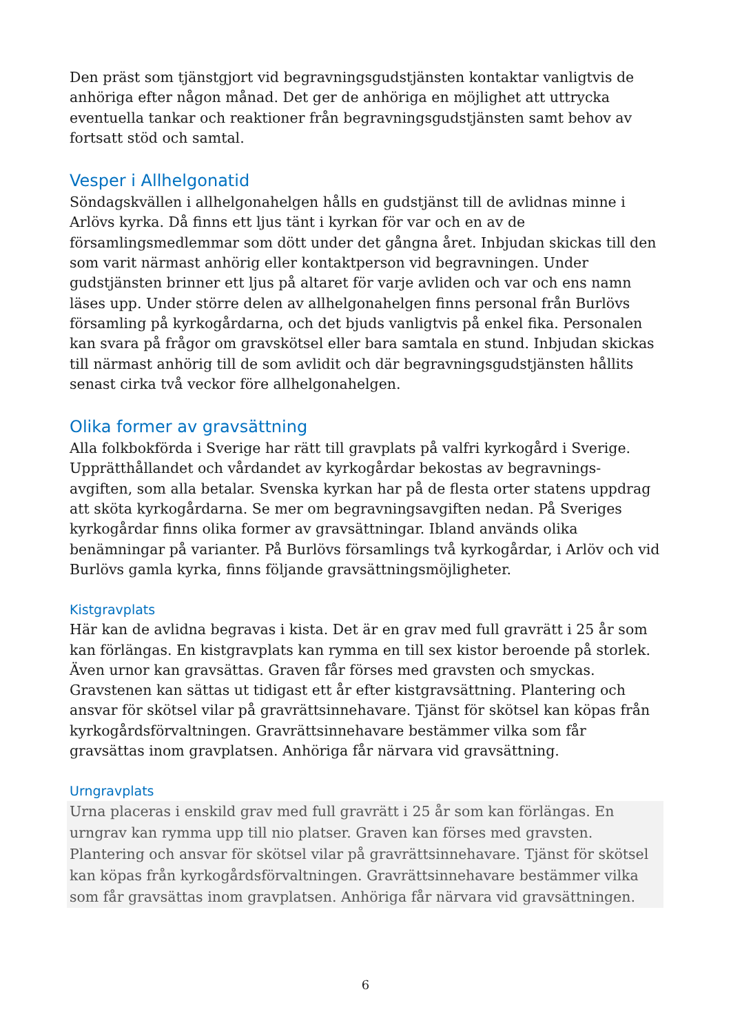Den präst som tjänstgjort vid begravningsgudstjänsten kontaktar vanligtvis de anhöriga efter någon månad. Det ger de anhöriga en möjlighet att uttrycka eventuella tankar och reaktioner från begravningsgudstjänsten samt behov av fortsatt stöd och samtal.
Vesper i Allhelgonatid
Söndagskvällen i allhelgonahelgen hålls en gudstjänst till de avlidnas minne i Arlövs kyrka. Då finns ett ljus tänt i kyrkan för var och en av de församlingsmedlemmar som dött under det gångna året. Inbjudan skickas till den som varit närmast anhörig eller kontaktperson vid begravningen. Under gudstjänsten brinner ett ljus på altaret för varje avliden och var och ens namn läses upp. Under större delen av allhelgonahelgen finns personal från Burlövs församling på kyrkogårdarna, och det bjuds vanligtvis på enkel fika. Personalen kan svara på frågor om gravskötsel eller bara samtala en stund. Inbjudan skickas till närmast anhörig till de som avlidit och där begravningsgudstjänsten hållits senast cirka två veckor före allhelgonahelgen.
Olika former av gravsättning
Alla folkbokförda i Sverige har rätt till gravplats på valfri kyrkogård i Sverige. Upprätthållandet och vårdandet av kyrkogårdar bekostas av begravnings-avgiften, som alla betalar. Svenska kyrkan har på de flesta orter statens uppdrag att sköta kyrkogårdarna. Se mer om begravningsavgiften nedan. På Sveriges kyrkogårdar finns olika former av gravsättningar. Ibland används olika benämningar på varianter. På Burlövs församlings två kyrkogårdar, i Arlöv och vid Burlövs gamla kyrka, finns följande gravsättningsmöjligheter.
Kistgravplats
Här kan de avlidna begravas i kista. Det är en grav med full gravrätt i 25 år som kan förlängas. En kistgravplats kan rymma en till sex kistor beroende på storlek. Även urnor kan gravsättas. Graven får förses med gravsten och smyckas. Gravstenen kan sättas ut tidigast ett år efter kistgravsättning. Plantering och ansvar för skötsel vilar på gravrättsinnehavare. Tjänst för skötsel kan köpas från kyrkogårdsförvaltningen. Gravrättsinnehavare bestämmer vilka som får gravsättas inom gravplatsen. Anhöriga får närvara vid gravsättning.
Urngravplats
Urna placeras i enskild grav med full gravrätt i 25 år som kan förlängas. En urngrav kan rymma upp till nio platser. Graven kan förses med gravsten. Plantering och ansvar för skötsel vilar på gravrättsinnehavare. Tjänst för skötsel kan köpas från kyrkogårdsförvaltningen. Gravrättsinnehavare bestämmer vilka som får gravsättas inom gravplatsen. Anhöriga får närvara vid gravsättningen.
6